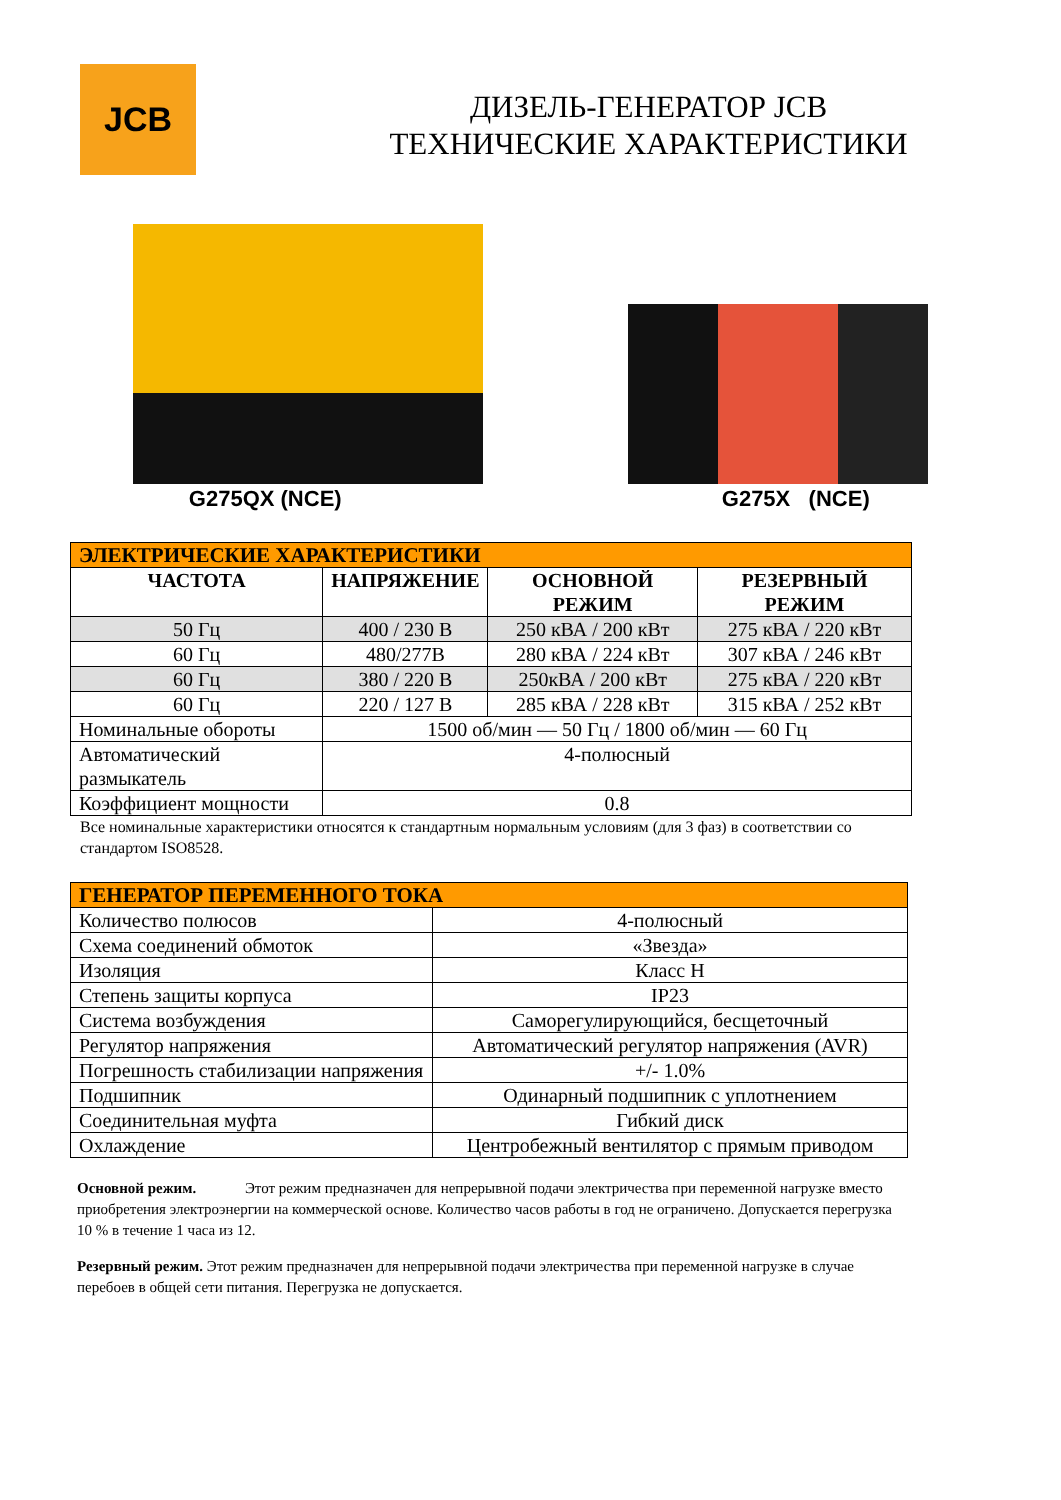JCB
ДИЗЕЛЬ-ГЕНЕРАТОР JCB
ТЕХНИЧЕСКИЕ ХАРАКТЕРИСТИКИ
G275QX (NCE) G275X (NCE)
| ЭЛЕКТРИЧЕСКИЕ ХАРАКТЕРИСТИКИ | | | |
| ЧАСТОТА | НАПРЯЖЕНИЕ | ОСНОВНОЙ РЕЖИМ | РЕЗЕРВНЫЙ РЕЖИМ |
| 50 Гц | 400 / 230 В | 250 кВА / 200 кВт | 275 кВА / 220 кВт |
| 60 Гц | 480/277В | 280 кВА / 224 кВт | 307 кВА / 246 кВт |
| 60 Гц | 380 / 220 В | 250кВА / 200 кВт | 275 кВА / 220 кВт |
| 60 Гц | 220 / 127 В | 285 кВА / 228 кВт | 315 кВА / 252 кВт |
| Номинальные обороты | 1500 об/мин — 50 Гц / 1800 об/мин — 60 Гц | | |
| Автоматический размыкатель | 4-полюсный | | |
| Коэффициент мощности | 0.8 | | |
Все номинальные характеристики относятся к стандартным нормальным условиям (для 3 фаз) в соответствии со стандартом ISO8528.
| ГЕНЕРАТОР ПЕРЕМЕННОГО ТОКА | |
| Количество полюсов | 4-полюсный |
| Схема соединений обмоток | «Звезда» |
| Изоляция | Класс H |
| Степень защиты корпуса | IP23 |
| Система возбуждения | Саморегулирующийся, бесщеточный |
| Регулятор напряжения | Автоматический регулятор напряжения (AVR) |
| Погрешность стабилизации напряжения | +/- 1.0% |
| Подшипник | Одинарный подшипник с уплотнением |
| Соединительная муфта | Гибкий диск |
| Охлаждение | Центробежный вентилятор с прямым приводом |
Основной режим. Этот режим предназначен для непрерывной подачи электричества при переменной нагрузке вместо приобретения электроэнергии на коммерческой основе. Количество часов работы в год не ограничено. Допускается перегрузка 10 % в течение 1 часа из 12.
Резервный режим. Этот режим предназначен для непрерывной подачи электричества при переменной нагрузке в случае перебоев в общей сети питания. Перегрузка не допускается.